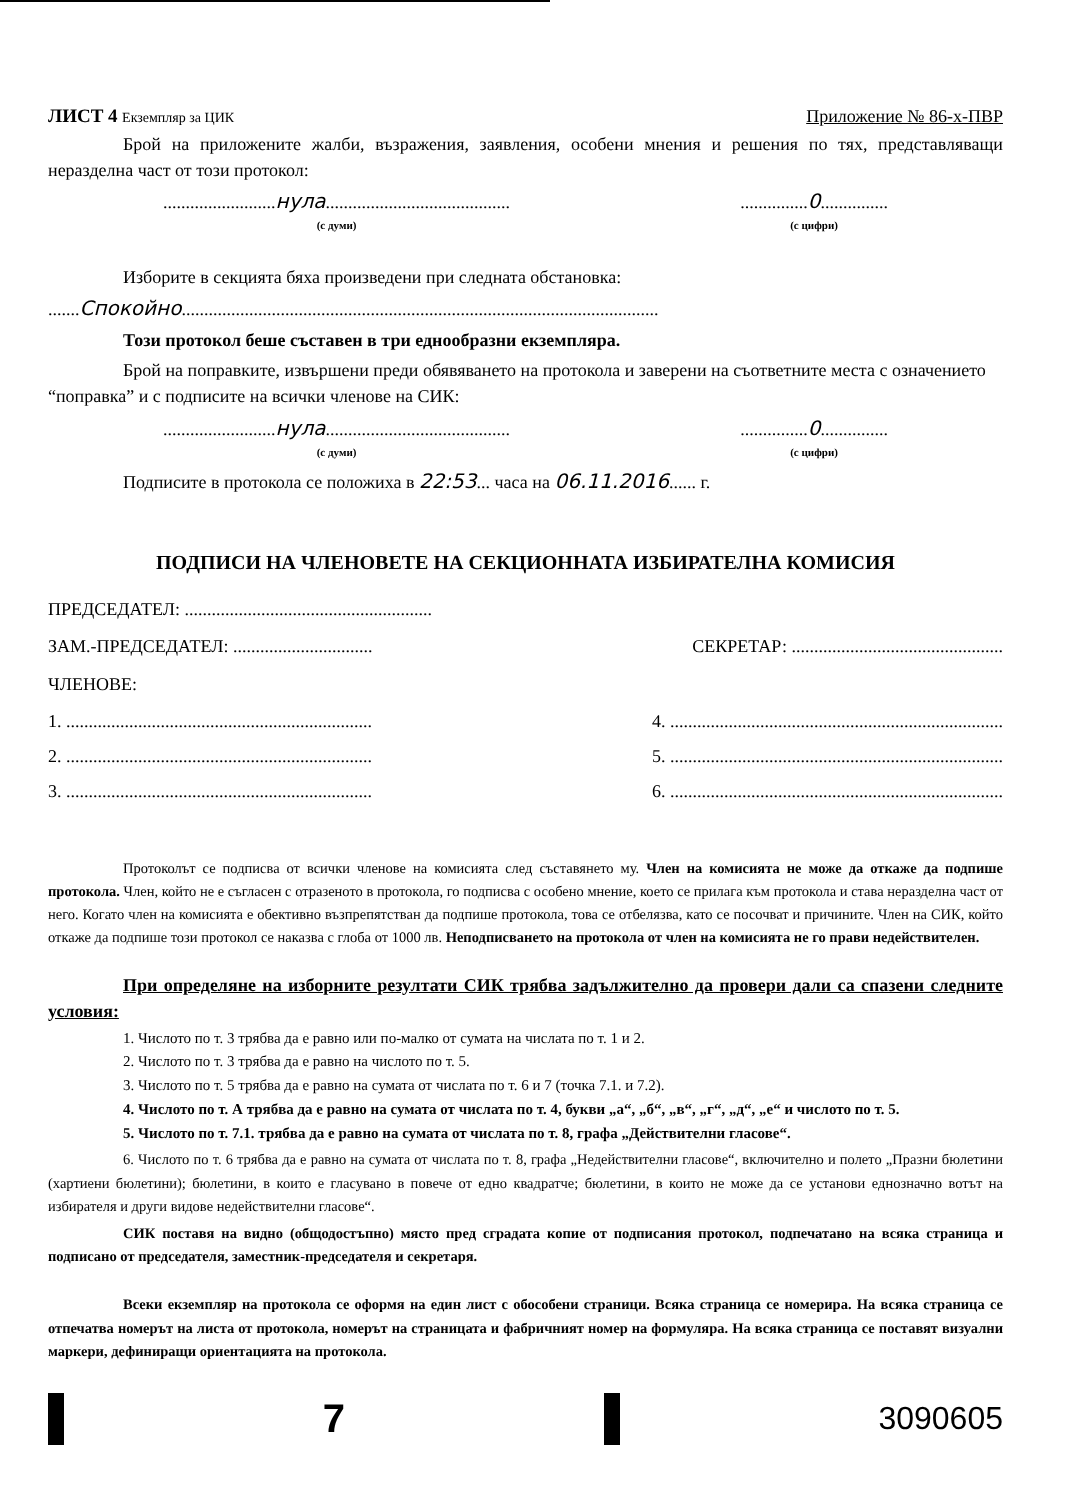ЛИСТ 4 Екземпляр за ЦИК Приложение № 86-х-ПВР
Брой на приложените жалби, възражения, заявления, особени мнения и решения по тях, представляващи неразделна част от този протокол:
.........................нула.........................................
(с думи)
...............0...............
(с цифри)
Изборите в секцията бяха произведени при следната обстановка:
.......Спокойно..........................................................................................................
Този протокол беше съставен в три еднообразни екземпляра.
Брой на поправките, извършени преди обявяването на протокола и заверени на съответните места с означението “поправка” и с подписите на всички членове на СИК:
.........................нула.........................................
(с думи)
...............0...............
(с цифри)
Подписите в протокола се положиха в 22:53... часа на 06.11.2016...... г.
ПОДПИСИ НА ЧЛЕНОВЕТЕ НА СЕКЦИОННАТА ИЗБИРАТЕЛНА КОМИСИЯ
ПРЕДСЕДАТЕЛ: .......................................................
ЗАМ.-ПРЕДСЕДАТЕЛ: ............................... СЕКРЕТАР: ...............................................
ЧЛЕНОВЕ:
1. .................................................................... 4. ..........................................................................
2. .................................................................... 5. ..........................................................................
3. .................................................................... 6. ..........................................................................
Протоколът се подписва от всички членове на комисията след съставянето му. Член на комисията не може да откаже да подпише протокола. Член, който не е съгласен с отразеното в протокола, го подписва с особено мнение, което се прилага към протокола и става неразделна част от него. Когато член на комисията е обективно възпрепятстван да подпише протокола, това се отбелязва, като се посочват и причините. Член на СИК, който откаже да подпише този протокол се наказва с глоба от 1000 лв. Неподписването на протокола от член на комисията не го прави недействителен.
При определяне на изборните резултати СИК трябва задължително да провери дали са спазени следните условия:
1. Числото по т. 3 трябва да е равно или по-малко от сумата на числата по т. 1 и 2.
2. Числото по т. 3 трябва да е равно на числото по т. 5.
3. Числото по т. 5 трябва да е равно на сумата от числата по т. 6 и 7 (точка 7.1. и 7.2).
4. Числото по т. А трябва да е равно на сумата от числата по т. 4, букви „а“, „б“, „в“, „г“, „д“, „е“ и числото по т. 5.
5. Числото по т. 7.1. трябва да е равно на сумата от числата по т. 8, графа „Действителни гласове“.
6. Числото по т. 6 трябва да е равно на сумата от числата по т. 8, графа „Недействителни гласове“, включително и полето „Празни бюлетини (хартиени бюлетини); бюлетини, в които е гласувано в повече от едно квадратче; бюлетини, в които не може да се установи еднозначно вотът на избирателя и други видове недействителни гласове“.
СИК поставя на видно (общодостъпно) място пред сградата копие от подписания протокол, подпечатано на всяка страница и подписано от председателя, заместник-председателя и секретаря.
Всеки екземпляр на протокола се оформя на един лист с обособени страници. Всяка страница се номерира. На всяка страница се отпечатва номерът на листа от протокола, номерът на страницата и фабричният номер на формуляра. На всяка страница се поставят визуални маркери, дефиниращи ориентацията на протокола.
7
3090605